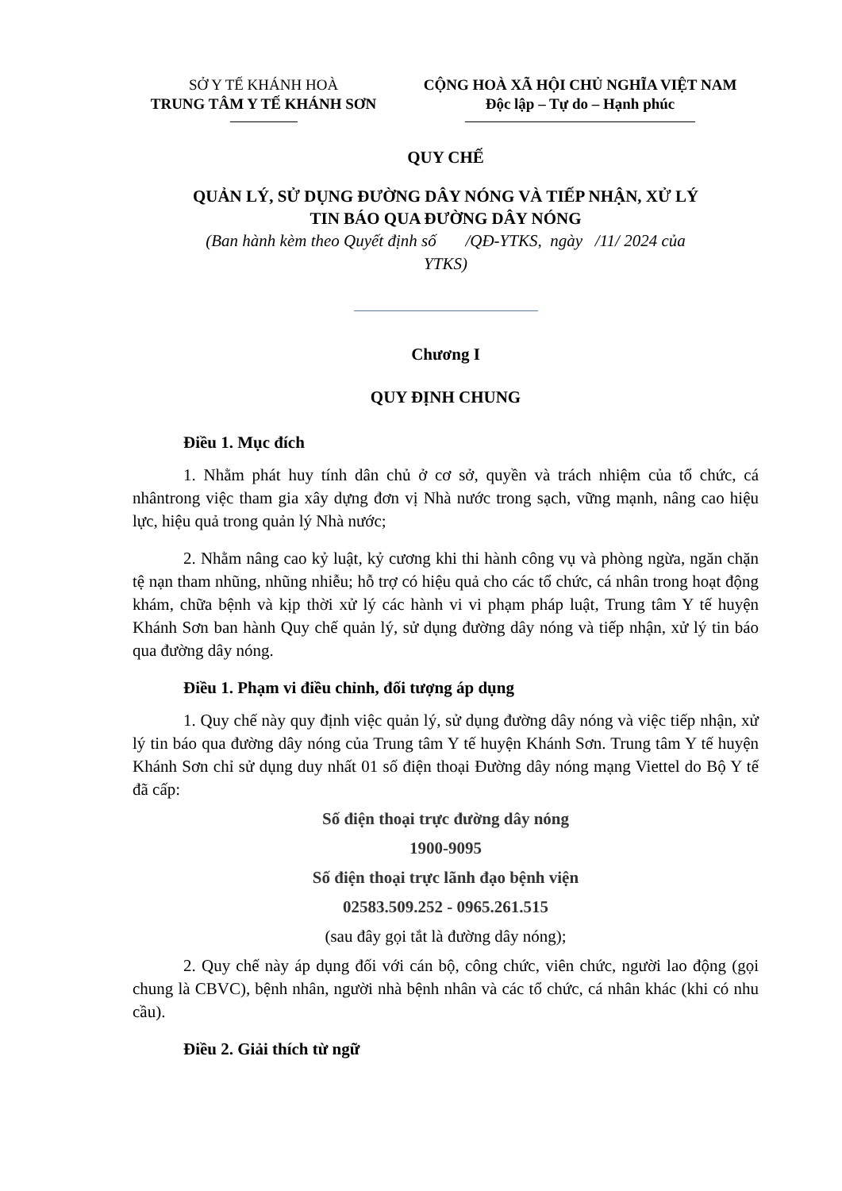SỞ Y TẾ KHÁNH HOÀ
TRUNG TÂM Y TẾ KHÁNH SƠN
CỘNG HOÀ XÃ HỘI CHỦ NGHĨA VIỆT NAM
Độc lập – Tự do – Hạnh phúc
QUY CHẾ
QUẢN LÝ, SỬ DỤNG ĐƯỜNG DÂY NÓNG VÀ TIẾP NHẬN, XỬ LÝ
TIN BÁO QUA ĐƯỜNG DÂY NÓNG
(Ban hành kèm theo Quyết định số /QĐ-YTKS, ngày /11/ 2024 của
YTKS)
Chương I
QUY ĐỊNH CHUNG
Điều 1. Mục đích
1. Nhằm phát huy tính dân chủ ở cơ sở, quyền và trách nhiệm của tổ chức, cá nhântrong việc tham gia xây dựng đơn vị Nhà nước trong sạch, vững mạnh, nâng cao hiệu lực, hiệu quả trong quản lý Nhà nước;
2. Nhằm nâng cao kỷ luật, kỷ cương khi thi hành công vụ và phòng ngừa, ngăn chặn tệ nạn tham nhũng, nhũng nhiễu; hỗ trợ có hiệu quả cho các tổ chức, cá nhân trong hoạt động khám, chữa bệnh và kịp thời xử lý các hành vi vi phạm pháp luật, Trung tâm Y tế huyện Khánh Sơn ban hành Quy chế quản lý, sử dụng đường dây nóng và tiếp nhận, xử lý tin báo qua đường dây nóng.
Điều 1. Phạm vi điều chỉnh, đối tượng áp dụng
1. Quy chế này quy định việc quản lý, sử dụng đường dây nóng và việc tiếp nhận, xử lý tin báo qua đường dây nóng của Trung tâm Y tế huyện Khánh Sơn. Trung tâm Y tế huyện Khánh Sơn chỉ sử dụng duy nhất 01 số điện thoại Đường dây nóng mạng Viettel do Bộ Y tế đã cấp:
Số điện thoại trực đường dây nóng
1900-9095
Số điện thoại trực lãnh đạo bệnh viện
02583.509.252 - 0965.261.515
(sau đây gọi tắt là đường dây nóng);
2. Quy chế này áp dụng đối với cán bộ, công chức, viên chức, người lao động (gọi chung là CBVC), bệnh nhân, người nhà bệnh nhân và các tổ chức, cá nhân khác (khi có nhu cầu).
Điều 2. Giải thích từ ngữ